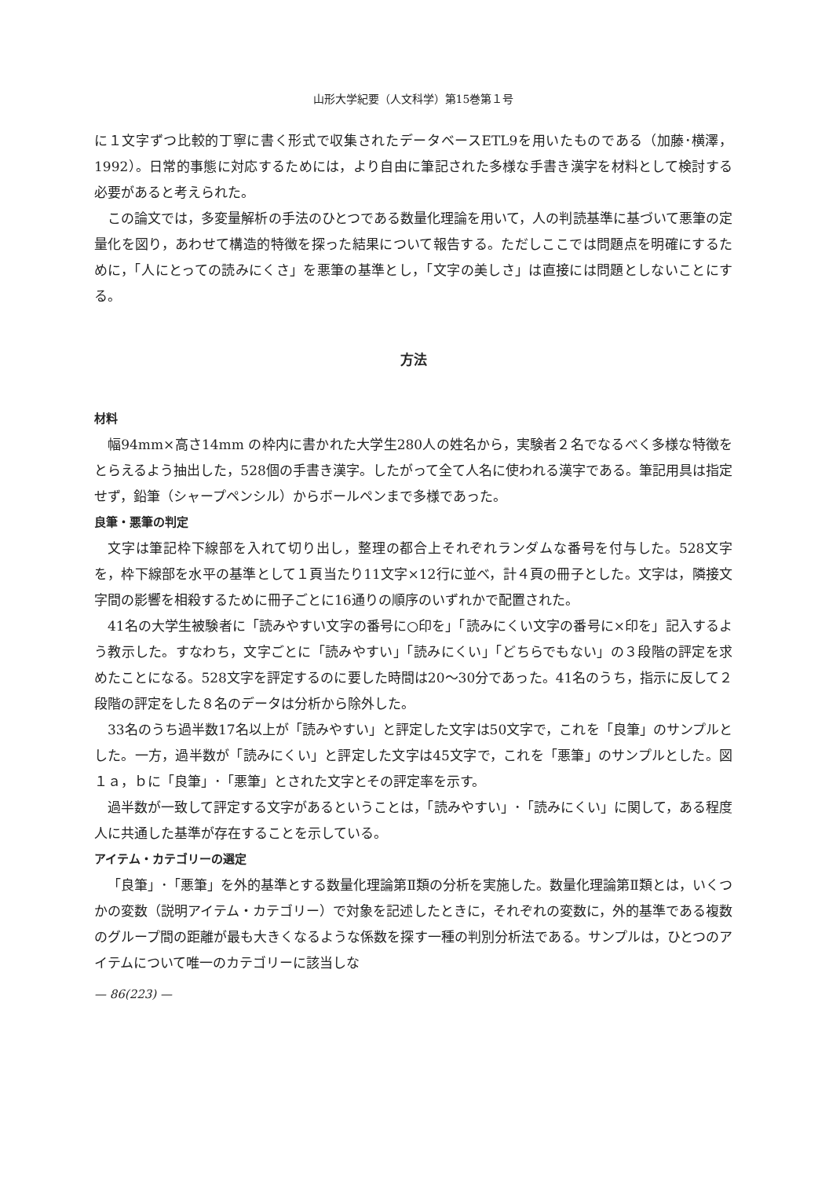山形大学紀要（人文科学）第15巻第１号
に１文字ずつ比較的丁寧に書く形式で収集されたデータベースETL9を用いたものである（加藤･横澤，1992）。日常的事態に対応するためには，より自由に筆記された多様な手書き漢字を材料として検討する必要があると考えられた。
この論文では，多変量解析の手法のひとつである数量化理論を用いて，人の判読基準に基づいて悪筆の定量化を図り，あわせて構造的特徴を探った結果について報告する。ただしここでは問題点を明確にするために，「人にとっての読みにくさ」を悪筆の基準とし，「文字の美しさ」は直接には問題としないことにする。
方法
材料
幅94mm×高さ14mm の枠内に書かれた大学生280人の姓名から，実験者２名でなるべく多様な特徴をとらえるよう抽出した，528個の手書き漢字。したがって全て人名に使われる漢字である。筆記用具は指定せず，鉛筆（シャープペンシル）からボールペンまで多様であった。
良筆・悪筆の判定
文字は筆記枠下線部を入れて切り出し，整理の都合上それぞれランダムな番号を付与した。528文字を，枠下線部を水平の基準として１頁当たり11文字×12行に並べ，計４頁の冊子とした。文字は，隣接文字間の影響を相殺するために冊子ごとに16通りの順序のいずれかで配置された。
41名の大学生被験者に「読みやすい文字の番号に○印を」「読みにくい文字の番号に×印を」記入するよう教示した。すなわち，文字ごとに「読みやすい」「読みにくい」「どちらでもない」の３段階の評定を求めたことになる。528文字を評定するのに要した時間は20〜30分であった。41名のうち，指示に反して２段階の評定をした８名のデータは分析から除外した。
33名のうち過半数17名以上が「読みやすい」と評定した文字は50文字で，これを「良筆」のサンプルとした。一方，過半数が「読みにくい」と評定した文字は45文字で，これを「悪筆」のサンプルとした。図１ａ，ｂに「良筆」･「悪筆」とされた文字とその評定率を示す。
過半数が一致して評定する文字があるということは，「読みやすい」･「読みにくい」に関して，ある程度人に共通した基準が存在することを示している。
アイテム・カテゴリーの選定
「良筆」･「悪筆」を外的基準とする数量化理論第Ⅱ類の分析を実施した。数量化理論第Ⅱ類とは，いくつかの変数（説明アイテム・カテゴリー）で対象を記述したときに，それぞれの変数に，外的基準である複数のグループ間の距離が最も大きくなるような係数を探す一種の判別分析法である。サンプルは，ひとつのアイテムについて唯一のカテゴリーに該当しな
— 86(223) —